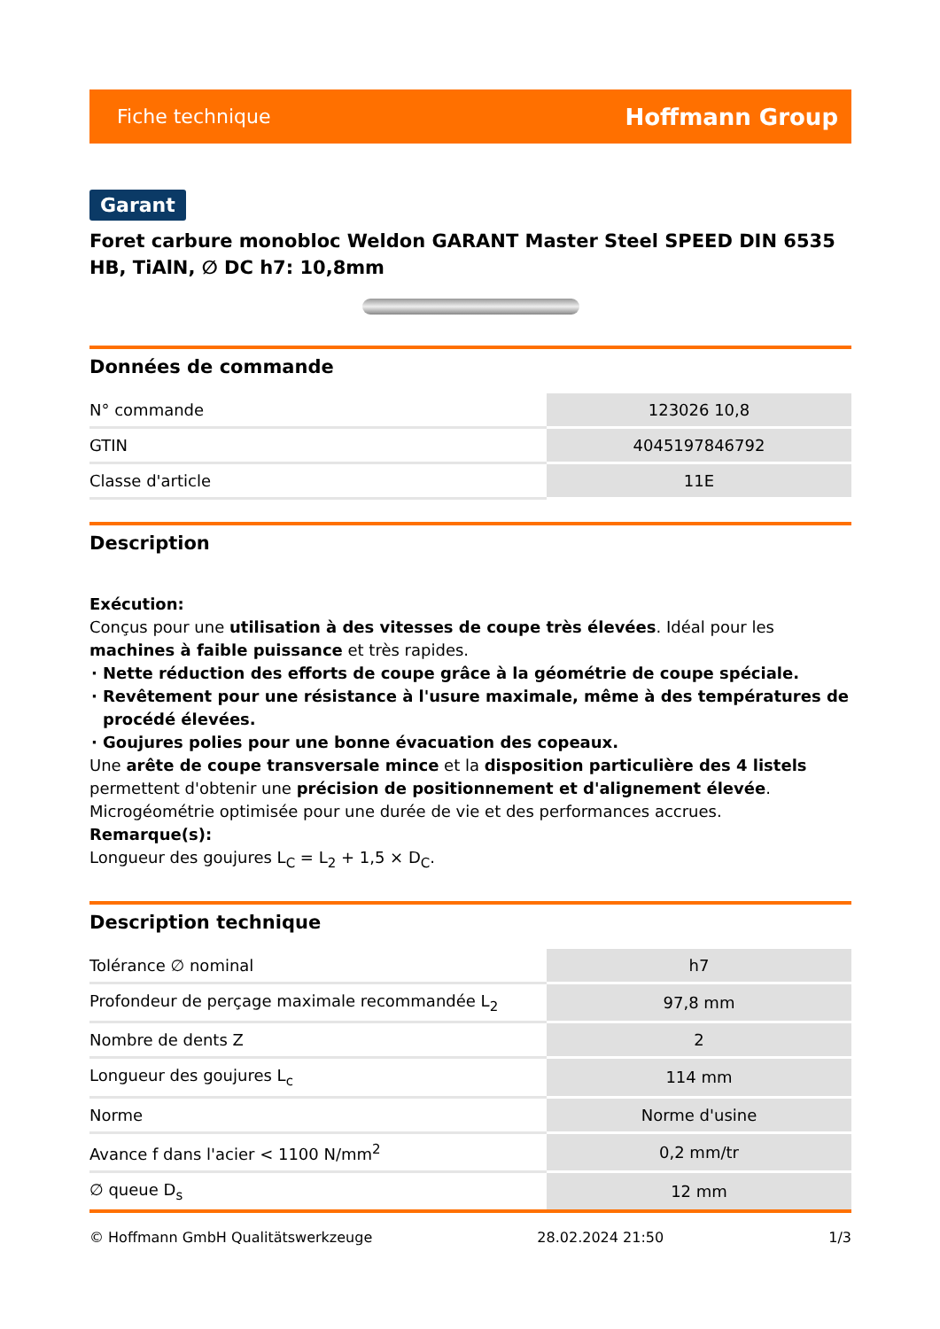Fiche technique Hoffmann Group
Garant
Foret carbure monobloc Weldon GARANT Master Steel SPEED DIN 6535 HB, TiAlN, ∅ DC h7: 10,8mm
Données de commande
| N° commande | 123026 10,8 |
| GTIN | 4045197846792 |
| Classe d'article | 11E |
Description
Exécution:
Conçus pour une utilisation à des vitesses de coupe très élevées. Idéal pour les machines à faible puissance et très rapides.
Nette réduction des efforts de coupe grâce à la géométrie de coupe spéciale.
Revêtement pour une résistance à l'usure maximale, même à des températures de procédé élevées.
Goujures polies pour une bonne évacuation des copeaux.
Une arête de coupe transversale mince et la disposition particulière des 4 listels permettent d'obtenir une précision de positionnement et d'alignement élevée. Microgéométrie optimisée pour une durée de vie et des performances accrues.
Remarque(s):
Longueur des goujures L<sub>C</sub> = L<sub>2</sub> + 1,5 × D<sub>C</sub>.
Description technique
| Tolérance ∅ nominal | h7 |
| Profondeur de perçage maximale recommandée L<sub>2</sub> | 97,8 mm |
| Nombre de dents Z | 2 |
| Longueur des goujures L<sub>c</sub> | 114 mm |
| Norme | Norme d'usine |
| Avance f dans l'acier < 1100 N/mm<sup>2</sup> | 0,2 mm/tr |
| ∅ queue D<sub>s</sub> | 12 mm |
© Hoffmann GmbH Qualitätswerkzeuge 28.02.2024 21:50 1/3